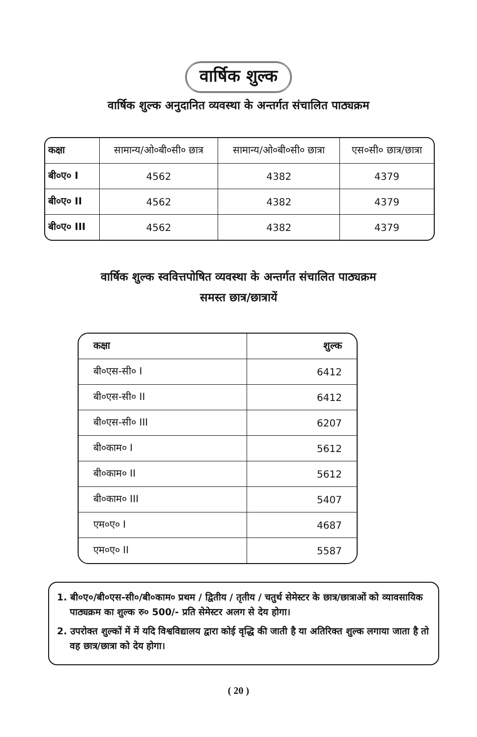वार्षिक शुल्क
वार्षिक शुल्क अनुदानित व्यवस्था के अन्तर्गत संचालित पाठ्यक्रम
| कक्षा | सामान्य/ओ०बी०सी० छात्र | सामान्य/ओ०बी०सी० छात्रा | एस०सी० छात्र/छात्रा |
| --- | --- | --- | --- |
| बी०ए० I | 4562 | 4382 | 4379 |
| बी०ए० II | 4562 | 4382 | 4379 |
| बी०ए० III | 4562 | 4382 | 4379 |
वार्षिक शुल्क स्ववित्तपोषित व्यवस्था के अन्तर्गत संचालित पाठ्यक्रम
समस्त छात्र/छात्रायें
| कक्षा | शुल्क |
| --- | --- |
| बी०एस-सी० I | 6412 |
| बी०एस-सी० II | 6412 |
| बी०एस-सी० III | 6207 |
| बी०काम० I | 5612 |
| बी०काम० II | 5612 |
| बी०काम० III | 5407 |
| एम०ए० I | 4687 |
| एम०ए० II | 5587 |
1. बी०ए०/बी०एस-सी०/बी०काम० प्रथम / द्वितीय / तृतीय / चतुर्थ सेमेस्टर के छात्र/छात्राओं को व्यावसायिक पाठ्यक्रम का शुल्क रु० 500/- प्रति सेमेस्टर अलग से देय होगा।
2. उपरोक्त शुल्कों में में यदि विश्वविद्यालय द्वारा कोई वृद्धि की जाती है या अतिरिक्त शुल्क लगाया जाता है तो वह छात्र/छात्रा को देय होगा।
( 20 )